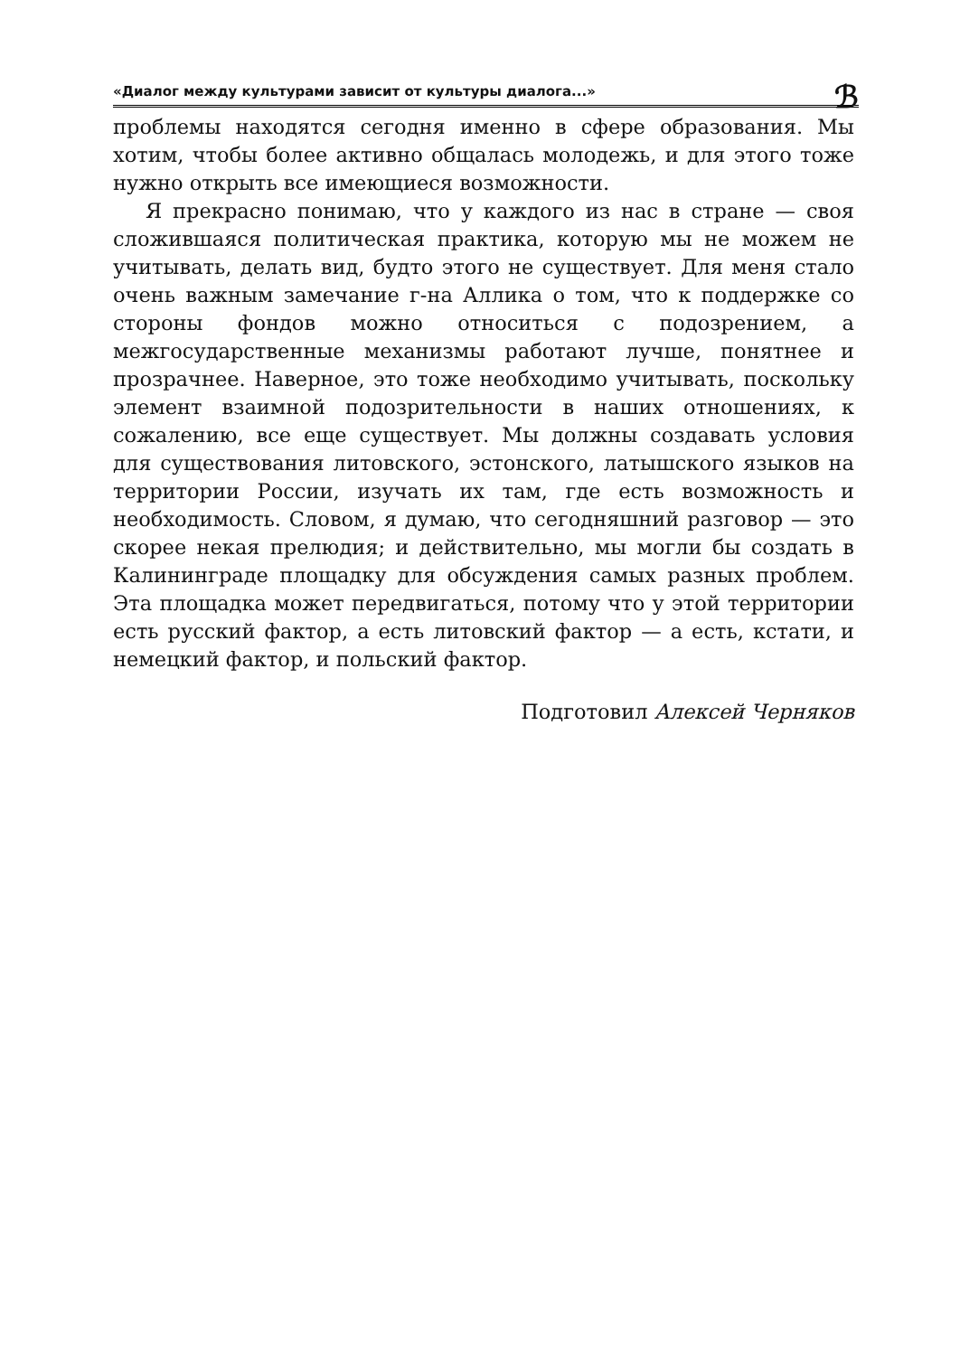«Диалог между культурами зависит от культуры диалога...» ℬ
проблемы находятся сегодня именно в сфере образования. Мы хотим, чтобы более активно общалась молодежь, и для этого тоже нужно открыть все имеющиеся возможности.
Я прекрасно понимаю, что у каждого из нас в стране — своя сложившаяся политическая практика, которую мы не можем не учитывать, делать вид, будто этого не существует. Для меня стало очень важным замечание г-на Аллика о том, что к поддержке со стороны фондов можно относиться с подозрением, а межгосударственные механизмы работают лучше, понятнее и прозрачнее. Наверное, это тоже необходимо учитывать, поскольку элемент взаимной подозрительности в наших отношениях, к сожалению, все еще существует. Мы должны создавать условия для существования литовского, эстонского, латышского языков на территории России, изучать их там, где есть возможность и необходимость. Словом, я думаю, что сегодняшний разговор — это скорее некая прелюдия; и действительно, мы могли бы создать в Калининграде площадку для обсуждения самых разных проблем. Эта площадка может передвигаться, потому что у этой территории есть русский фактор, а есть литовский фактор — а есть, кстати, и немецкий фактор, и польский фактор.
Подготовил Алексей Черняков